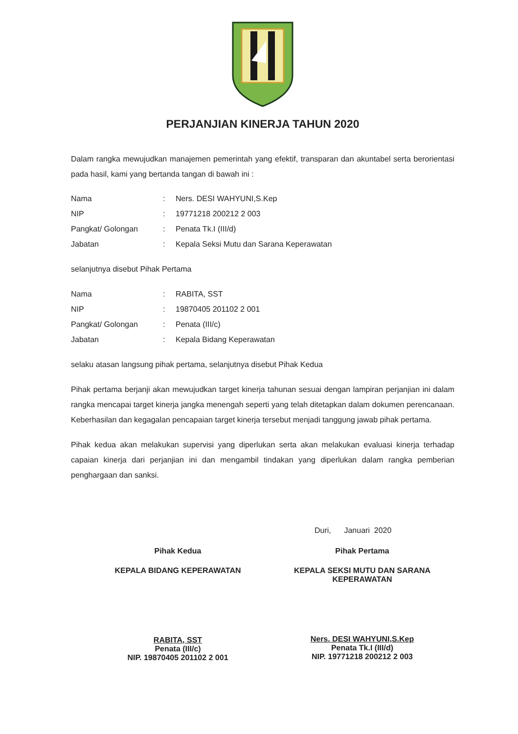PERJANJIAN KINERJA TAHUN 2020
Dalam rangka mewujudkan manajemen pemerintah yang efektif, transparan dan akuntabel serta berorientasi pada hasil, kami yang bertanda tangan di bawah ini :
| Nama | : | Ners. DESI WAHYUNI,S.Kep |
| NIP | : | 19771218 200212 2 003 |
| Pangkat/ Golongan | : | Penata Tk.I (III/d) |
| Jabatan | : | Kepala Seksi Mutu dan Sarana Keperawatan |
selanjutnya disebut Pihak Pertama
| Nama | : | RABITA, SST |
| NIP | : | 19870405 201102 2 001 |
| Pangkat/ Golongan | : | Penata (III/c) |
| Jabatan | : | Kepala Bidang Keperawatan |
selaku atasan langsung pihak pertama, selanjutnya disebut Pihak Kedua
Pihak pertama berjanji akan mewujudkan target kinerja tahunan sesuai dengan lampiran perjanjian ini dalam rangka mencapai target kinerja jangka menengah seperti yang telah ditetapkan dalam dokumen perencanaan. Keberhasilan dan kegagalan pencapaian target kinerja tersebut menjadi tanggung jawab pihak pertama.
Pihak kedua akan melakukan supervisi yang diperlukan serta akan melakukan evaluasi kinerja terhadap capaian kinerja dari perjanjian ini dan mengambil tindakan yang diperlukan dalam rangka pemberian penghargaan dan sanksi.
Duri, Januari 2020
Pihak Kedua
KEPALA BIDANG KEPERAWATAN
RABITA, SST
Penata (III/c)
NIP. 19870405 201102 2 001
Pihak Pertama
KEPALA SEKSI MUTU DAN SARANA
KEPERAWATAN
Ners. DESI WAHYUNI,S.Kep
Penata Tk.I (III/d)
NIP. 19771218 200212 2 003